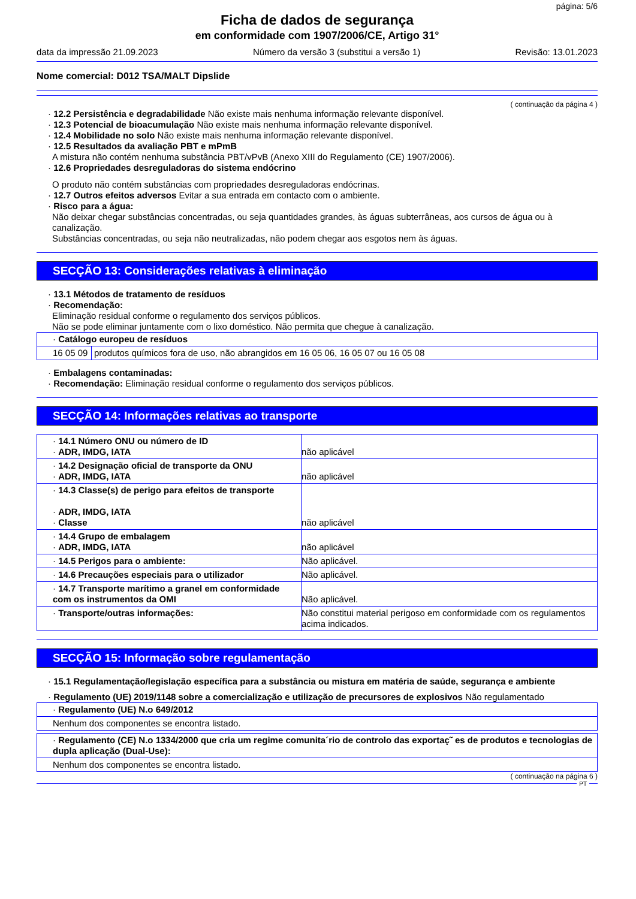página: 5/6
Ficha de dados de segurança
em conformidade com 1907/2006/CE, Artigo 31°
data da impressão 21.09.2023 Número da versão 3 (substitui a versão 1) Revisão: 13.01.2023
Nome comercial: D012 TSA/MALT Dipslide
( continuação da página 4 )
· 12.2 Persistência e degradabilidade Não existe mais nenhuma informação relevante disponível.
· 12.3 Potencial de bioacumulação Não existe mais nenhuma informação relevante disponível.
· 12.4 Mobilidade no solo Não existe mais nenhuma informação relevante disponível.
· 12.5 Resultados da avaliação PBT e mPmB
A mistura não contém nenhuma substância PBT/vPvB (Anexo XIII do Regulamento (CE) 1907/2006).
· 12.6 Propriedades desreguladoras do sistema endócrino
O produto não contém substâncias com propriedades desreguladoras endócrinas.
· 12.7 Outros efeitos adversos Evitar a sua entrada em contacto com o ambiente.
· Risco para a água:
Não deixar chegar substâncias concentradas, ou seja quantidades grandes, às águas subterrâneas, aos cursos de água ou à canalização.
Substâncias concentradas, ou seja não neutralizadas, não podem chegar aos esgotos nem às águas.
SECÇÃO 13: Considerações relativas à eliminação
· 13.1 Métodos de tratamento de resíduos
· Recomendação:
Eliminação residual conforme o regulamento dos serviços públicos.
Não se pode eliminar juntamente com o lixo doméstico. Não permita que chegue à canalização.
| · Catálogo europeu de resíduos | |
| 16 05 09 | produtos químicos fora de uso, não abrangidos em 16 05 06, 16 05 07 ou 16 05 08 |
· Embalagens contaminadas:
· Recomendação: Eliminação residual conforme o regulamento dos serviços públicos.
SECÇÃO 14: Informações relativas ao transporte
| · 14.1 Número ONU ou número de ID · ADR, IMDG, IATA | não aplicável |
| · 14.2 Designação oficial de transporte da ONU · ADR, IMDG, IATA | não aplicável |
| · 14.3 Classe(s) de perigo para efeitos de transporte · ADR, IMDG, IATA · Classe | não aplicável |
| · 14.4 Grupo de embalagem · ADR, IMDG, IATA | não aplicável |
| · 14.5 Perigos para o ambiente: | Não aplicável. |
| · 14.6 Precauções especiais para o utilizador | Não aplicável. |
| · 14.7 Transporte marítimo a granel em conformidade com os instrumentos da OMI | Não aplicável. |
| · Transporte/outras informações: | Não constitui material perigoso em conformidade com os regulamentos acima indicados. |
SECÇÃO 15: Informação sobre regulamentação
· 15.1 Regulamentação/legislação específica para a substância ou mistura em matéria de saúde, segurança e ambiente
· Regulamento (UE) 2019/1148 sobre a comercialização e utilização de precursores de explosivos Não regulamentado
| · Regulamento (UE) N.o 649/2012 |
| Nenhum dos componentes se encontra listado. |
| · Regulamento (CE) N.o 1334/2000 que cria um regime comunita´rio de controlo das exportaç˜ es de produtos e tecnologias de dupla aplicação (Dual-Use): |
| Nenhum dos componentes se encontra listado. |
( continuação na página 6 )
PT